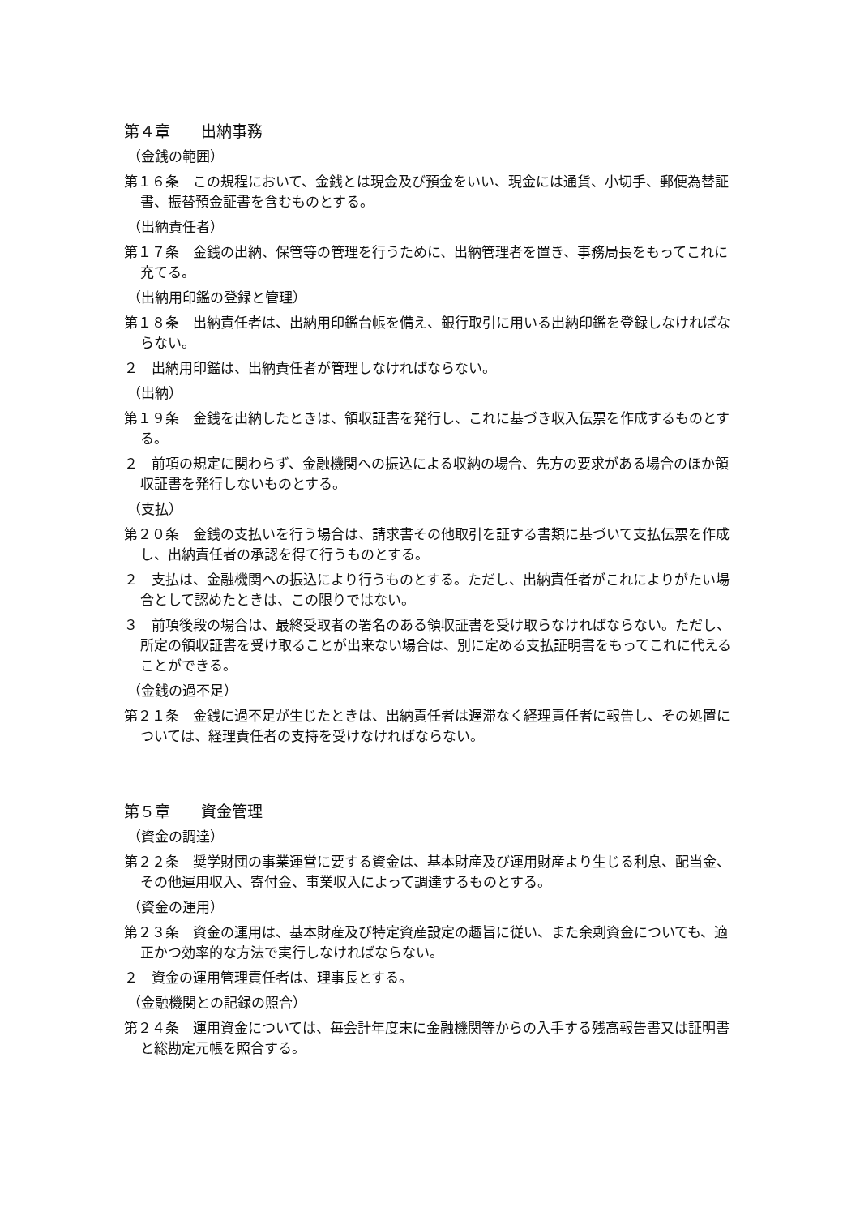第４章　　出納事務
（金銭の範囲）
第１６条　この規程において、金銭とは現金及び預金をいい、現金には通貨、小切手、郵便為替証書、振替預金証書を含むものとする。
（出納責任者）
第１７条　金銭の出納、保管等の管理を行うために、出納管理者を置き、事務局長をもってこれに充てる。
（出納用印鑑の登録と管理）
第１８条　出納責任者は、出納用印鑑台帳を備え、銀行取引に用いる出納印鑑を登録しなければならない。
２　出納用印鑑は、出納責任者が管理しなければならない。
（出納）
第１９条　金銭を出納したときは、領収証書を発行し、これに基づき収入伝票を作成するものとする。
２　前項の規定に関わらず、金融機関への振込による収納の場合、先方の要求がある場合のほか領収証書を発行しないものとする。
（支払）
第２０条　金銭の支払いを行う場合は、請求書その他取引を証する書類に基づいて支払伝票を作成し、出納責任者の承認を得て行うものとする。
２　支払は、金融機関への振込により行うものとする。ただし、出納責任者がこれによりがたい場合として認めたときは、この限りではない。
３　前項後段の場合は、最終受取者の署名のある領収証書を受け取らなければならない。ただし、所定の領収証書を受け取ることが出来ない場合は、別に定める支払証明書をもってこれに代えることができる。
（金銭の過不足）
第２１条　金銭に過不足が生じたときは、出納責任者は遅滞なく経理責任者に報告し、その処置については、経理責任者の支持を受けなければならない。
第５章　　資金管理
（資金の調達）
第２２条　奨学財団の事業運営に要する資金は、基本財産及び運用財産より生じる利息、配当金、その他運用収入、寄付金、事業収入によって調達するものとする。
（資金の運用）
第２３条　資金の運用は、基本財産及び特定資産設定の趣旨に従い、また余剰資金についても、適正かつ効率的な方法で実行しなければならない。
２　資金の運用管理責任者は、理事長とする。
（金融機関との記録の照合）
第２４条　運用資金については、毎会計年度末に金融機関等からの入手する残高報告書又は証明書と総勘定元帳を照合する。